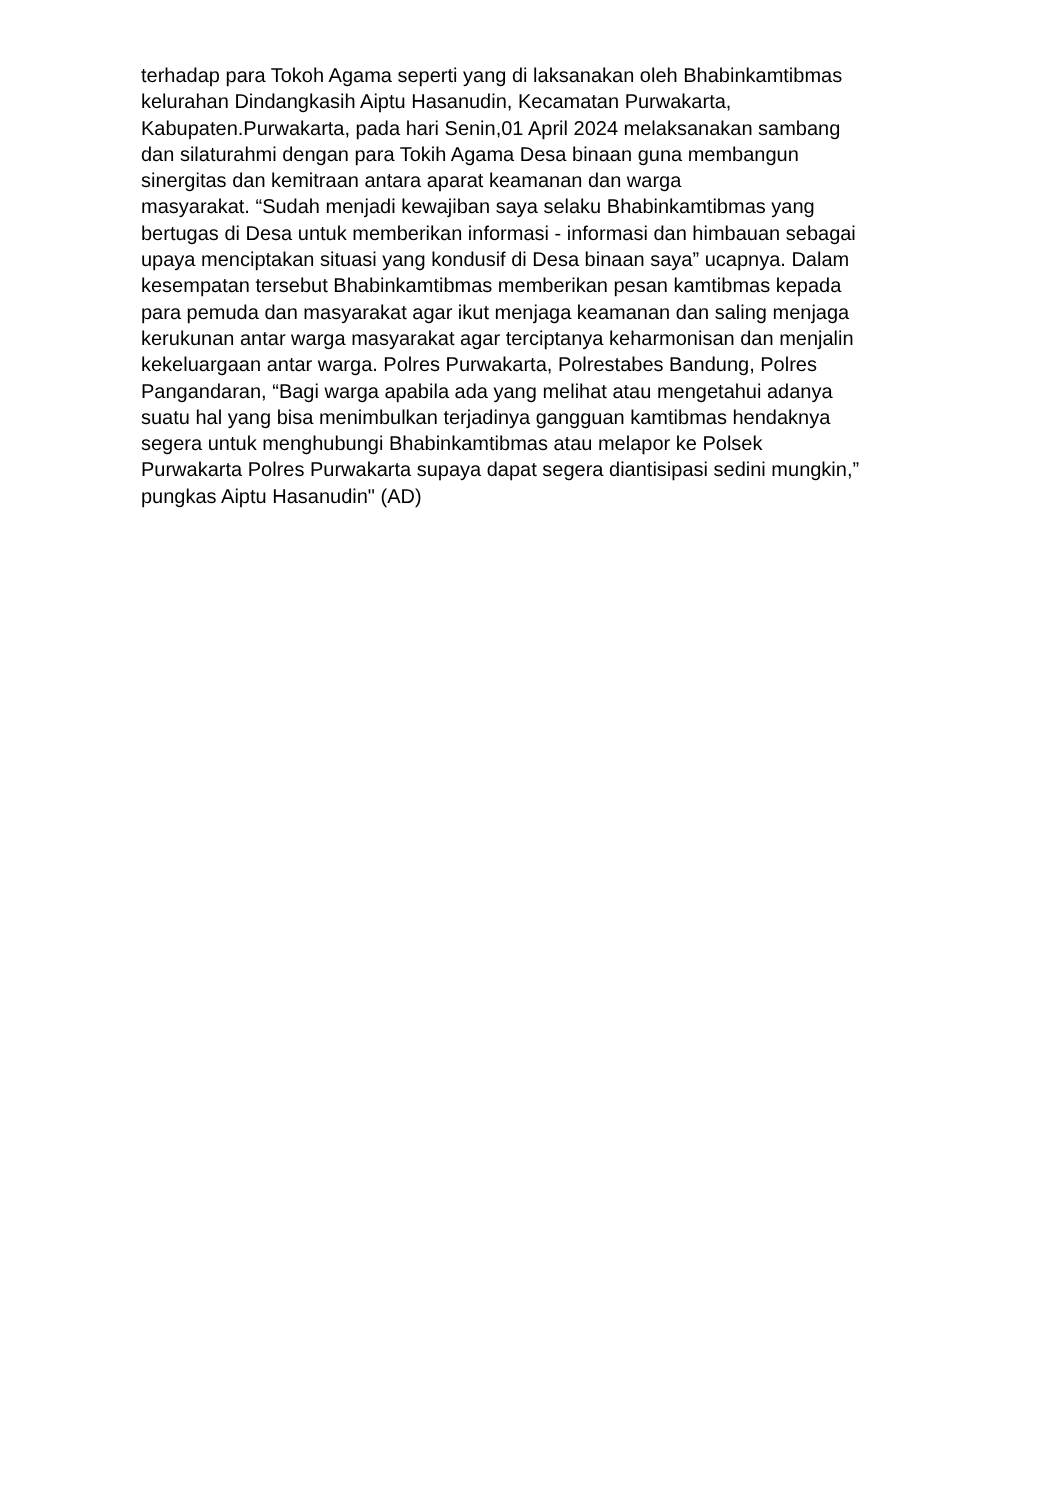terhadap para Tokoh Agama seperti yang di laksanakan oleh Bhabinkamtibmas
kelurahan Dindangkasih Aiptu Hasanudin, Kecamatan Purwakarta,
Kabupaten.Purwakarta, pada hari Senin,01 April 2024 melaksanakan sambang
dan silaturahmi dengan para Tokih Agama Desa binaan guna membangun
sinergitas dan kemitraan antara aparat keamanan dan warga
masyarakat. “Sudah menjadi kewajiban saya selaku Bhabinkamtibmas yang
bertugas di Desa untuk memberikan informasi - informasi dan himbauan sebagai
upaya menciptakan situasi yang kondusif di Desa binaan saya” ucapnya. Dalam
kesempatan tersebut Bhabinkamtibmas memberikan pesan kamtibmas kepada
para pemuda dan masyarakat agar ikut menjaga keamanan dan saling menjaga
kerukunan antar warga masyarakat agar terciptanya keharmonisan dan menjalin
kekeluargaan antar warga. Polres Purwakarta, Polrestabes Bandung, Polres
Pangandaran, “Bagi warga apabila ada yang melihat atau mengetahui adanya
suatu hal yang bisa menimbulkan terjadinya gangguan kamtibmas hendaknya
segera untuk menghubungi Bhabinkamtibmas atau melapor ke Polsek
Purwakarta Polres Purwakarta supaya dapat segera diantisipasi sedini mungkin,”
pungkas Aiptu Hasanudin" (AD)